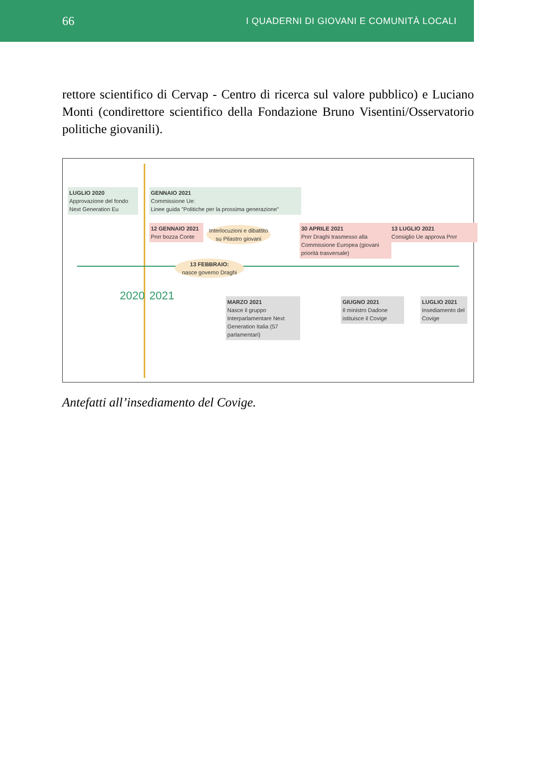66 I QUADERNI DI GIOVANI E COMUNITÀ LOCALI
rettore scientifico di Cervap - Centro di ricerca sul valore pubblico) e Luciano Monti (condirettore scientifico della Fondazione Bruno Visentini/Osservatorio politiche giovanili).
LUGLIO 2020
Approvazione del fondo Next Generation Eu
GENNAIO 2021
Commissione Ue:
Linee guida "Politiche per la prossima generazione"
12 GENNAIO 2021
Pnrr bozza Conte
Interlocuzioni e dibattito su Pilastro giovani
30 APRILE 2021
Pnrr Draghi trasmesso alla Commissione Europea (giovani priorità trasversale)
13 LUGLIO 2021
Consiglio Ue approva Pnrr
13 FEBBRAIO:
nasce governo Draghi
2020 2021
MARZO 2021
Nasce il gruppo Interparlamentare Next Generation Italia (57 parlamentari)
GIUGNO 2021
Il ministro Dadone istituisce il Covige
LUGLIO 2021
Insediamento del Covige
Antefatti all’insediamento del Covige.